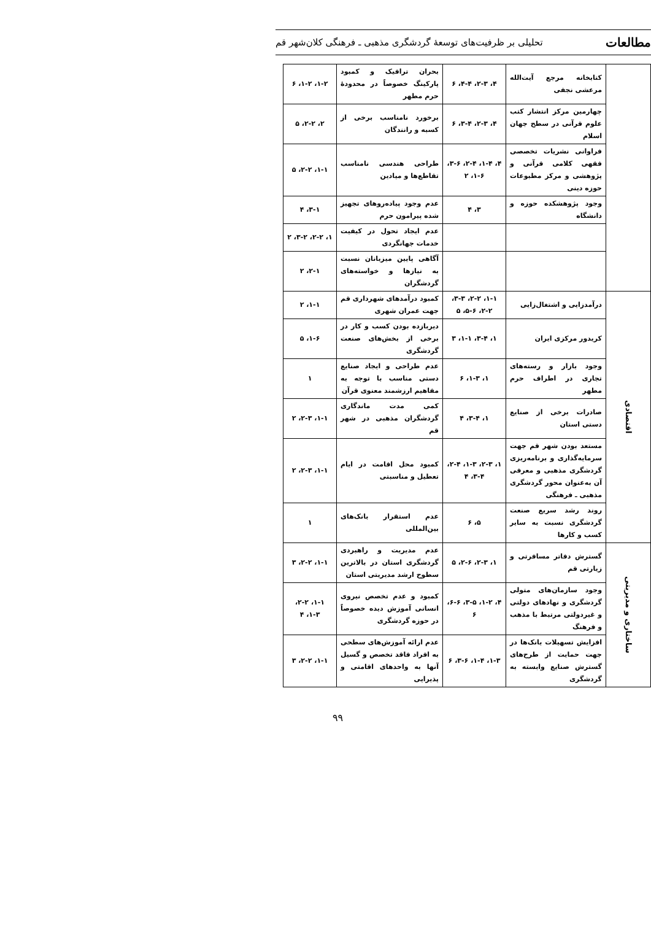مطالعات تحلیلی بر ظرفیت‌های توسعهٔ گردشگری مذهبی ـ فرهنگی کلان‌شهر قم
| | کتابخانه مرجع آیت‌الله مرعشی نجفی | ۴، ۲-۳، ۴-۴، ۶ | بحران ترافیک و کمبود پارکینگ خصوصاً در محدودهٔ حرم مطهر | ۱-۲، ۱-۲، ۶ |
| | چهارمین مرکز انتشار کتب علوم قرآنی در سطح جهان اسلام | ۴، ۲-۳، ۳-۴، ۶ | برخورد نامناسب برخی از کسبه و رانندگان | ۲، ۲-۲، ۵ |
| | فراوانی نشریات تخصصی فقهی کلامی قرآنی و پژوهشی و مرکز مطبوعات حوزه دینی | ۴، ۱-۴، ۲-۴، ۳-۶، ۱-۶، ۲ | طراحی هندسی نامناسب تقاطع‌ها و میادین | ۱-۱، ۲-۲، ۵ |
| | وجود پژوهشکده حوزه و دانشگاه | ۳، ۴ | عدم وجود پیاده‌روهای تجهیز شده پیرامون حرم | ۳-۱، ۴ |
| | | | عدم ایجاد تحول در کیفیت خدمات جهانگردی | ۱، ۲-۲، ۳-۲، ۲ |
| | | | آگاهی پایین میزبانان نسبت به نیازها و خواسته‌های گردشگران | ۲-۱، ۲ |
| اقتصادی | درآمدزایی و اشتغال‌زایی | ۱-۱، ۲-۲، ۳-۳، ۲-۲، ۵-۶، ۵ | کمبود درآمدهای شهرداری قم جهت عمران شهری | ۱-۱، ۲ |
| | کریدور مرکزی ایران | ۱، ۳-۴، ۱-۱، ۳ | دیربازده بودن کسب و کار در برخی از بخش‌های صنعت گردشگری | ۱-۶، ۵ |
| | وجود بازار و رسته‌های تجاری در اطراف حرم مطهر | ۱، ۱-۳، ۶ | عدم طراحی و ایجاد صنایع دستی مناسب با توجه به مفاهیم ارزشمند معنوی قرآن | ۱ |
| | صادرات برخی از صنایع دستی استان | ۱، ۳-۴، ۴ | کمی مدت ماندگاری گردشگران مذهبی در شهر قم | ۱-۱، ۲-۳، ۲ |
| | مستعد بودن شهر قم جهت سرمایه‌گذاری و برنامه‌ریزی گردشگری مذهبی و معرفی آن به‌عنوان محور گردشگری مذهبی ـ فرهنگی | ۱، ۲-۳، ۱-۳، ۲-۴، ۳-۴، ۴ | کمبود محل اقامت در ایام تعطیل و مناسبتی | ۱-۱، ۲-۳، ۲ |
| | روند رشد سریع صنعت گردشگری نسبت به سایر کسب و کارها | ۵، ۶ | عدم استقرار بانک‌های بین‌المللی | ۱ |
| ساختاری و مدیریتی | گسترش دفاتر مسافرتی و زیارتی قم | ۱، ۲-۳، ۲-۶، ۵ | عدم مدیریت و راهبردی گردشگری استان در بالاترین سطوح ارشد مدیریتی استان | ۱-۱، ۲-۲، ۳ |
| | وجود سازمان‌های متولی گردشگری و نهادهای دولتی و غیردولتی مرتبط با مذهب و فرهنگ | ۴، ۱-۲، ۳-۵، ۶-۶، ۶ | کمبود و عدم تخصص نیروی انسانی آموزش دیده خصوصاً در حوزه گردشگری | ۱-۱، ۲-۲، ۱-۳، ۴ |
| | افزایش تسهیلات بانک‌ها در جهت حمایت از طرح‌های گسترش صنایع وابسته به گردشگری | ۱-۳، ۱-۴، ۳-۶، ۶ | عدم ارائه آموزش‌های سطحی به افراد فاقد تخصص و گسیل آنها به واحدهای اقامتی و پذیرایی | ۱-۱، ۲-۲، ۳ |
۹۹